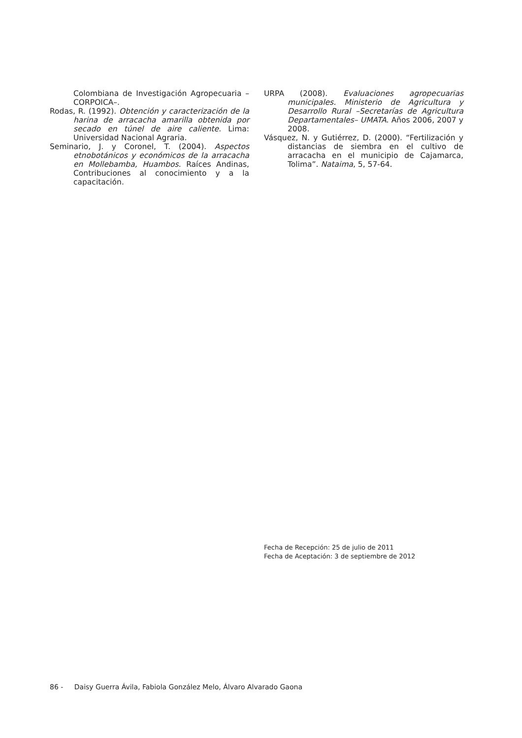Colombiana de Investigación Agropecuaria –CORPOICA–.
Rodas, R. (1992). Obtención y caracterización de la harina de arracacha amarilla obtenida por secado en túnel de aire caliente. Lima: Universidad Nacional Agraria.
Seminario, J. y Coronel, T. (2004). Aspectos etnobotánicos y económicos de la arracacha en Mollebamba, Huambos. Raíces Andinas, Contribuciones al conocimiento y a la capacitación.
URPA (2008). Evaluaciones agropecuarias municipales. Ministerio de Agricultura y Desarrollo Rural –Secretarías de Agricultura Departamentales– UMATA. Años 2006, 2007 y 2008.
Vásquez, N. y Gutiérrez, D. (2000). “Fertilización y distancias de siembra en el cultivo de arracacha en el municipio de Cajamarca, Tolima”. Nataima, 5, 57-64.
Fecha de Recepción: 25 de julio de 2011
Fecha de Aceptación: 3 de septiembre de 2012
86 - Daisy Guerra Ávila, Fabiola González Melo, Álvaro Alvarado Gaona